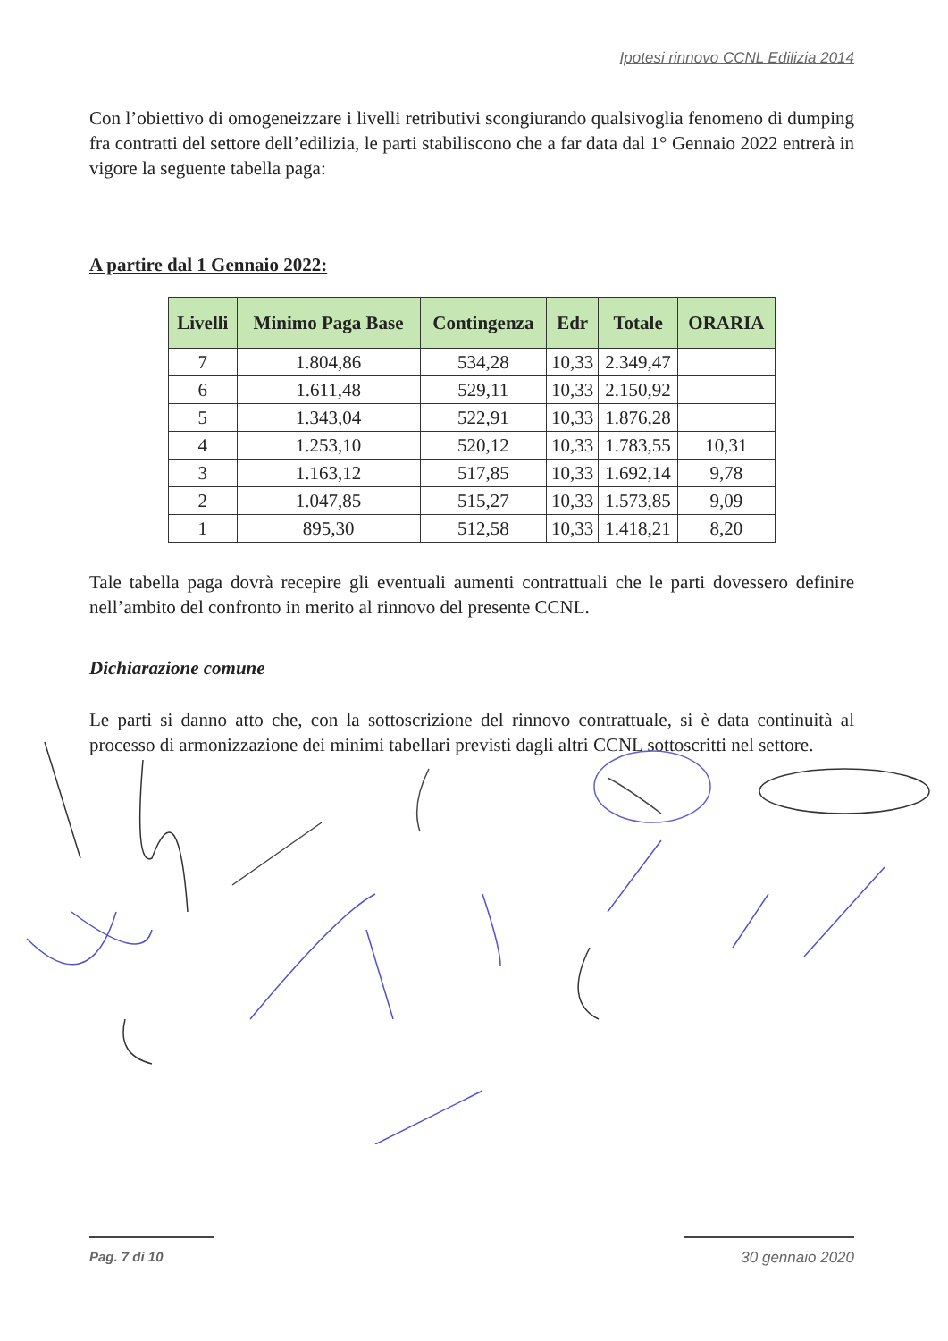Ipotesi rinnovo CCNL Edilizia 2014
Con l’obiettivo di omogeneizzare i livelli retributivi scongiurando qualsivoglia fenomeno di dumping fra contratti del settore dell’edilizia, le parti stabiliscono che a far data dal 1° Gennaio 2022 entrerà in vigore la seguente tabella paga:
A partire dal 1 Gennaio 2022:
| Livelli | Minimo Paga Base | Contingenza | Edr | Totale | ORARIA |
| --- | --- | --- | --- | --- | --- |
| 7 | 1.804,86 | 534,28 | 10,33 | 2.349,47 | |
| 6 | 1.611,48 | 529,11 | 10,33 | 2.150,92 | |
| 5 | 1.343,04 | 522,91 | 10,33 | 1.876,28 | |
| 4 | 1.253,10 | 520,12 | 10,33 | 1.783,55 | 10,31 |
| 3 | 1.163,12 | 517,85 | 10,33 | 1.692,14 | 9,78 |
| 2 | 1.047,85 | 515,27 | 10,33 | 1.573,85 | 9,09 |
| 1 | 895,30 | 512,58 | 10,33 | 1.418,21 | 8,20 |
Tale tabella paga dovrà recepire gli eventuali aumenti contrattuali che le parti dovessero definire nell’ambito del confronto in merito al rinnovo del presente CCNL.
Dichiarazione comune
Le parti si danno atto che, con la sottoscrizione del rinnovo contrattuale, si è data continuità al processo di armonizzazione dei minimi tabellari previsti dagli altri CCNL sottoscritti nel settore.
Pag. 7 di 10 30 gennaio 2020